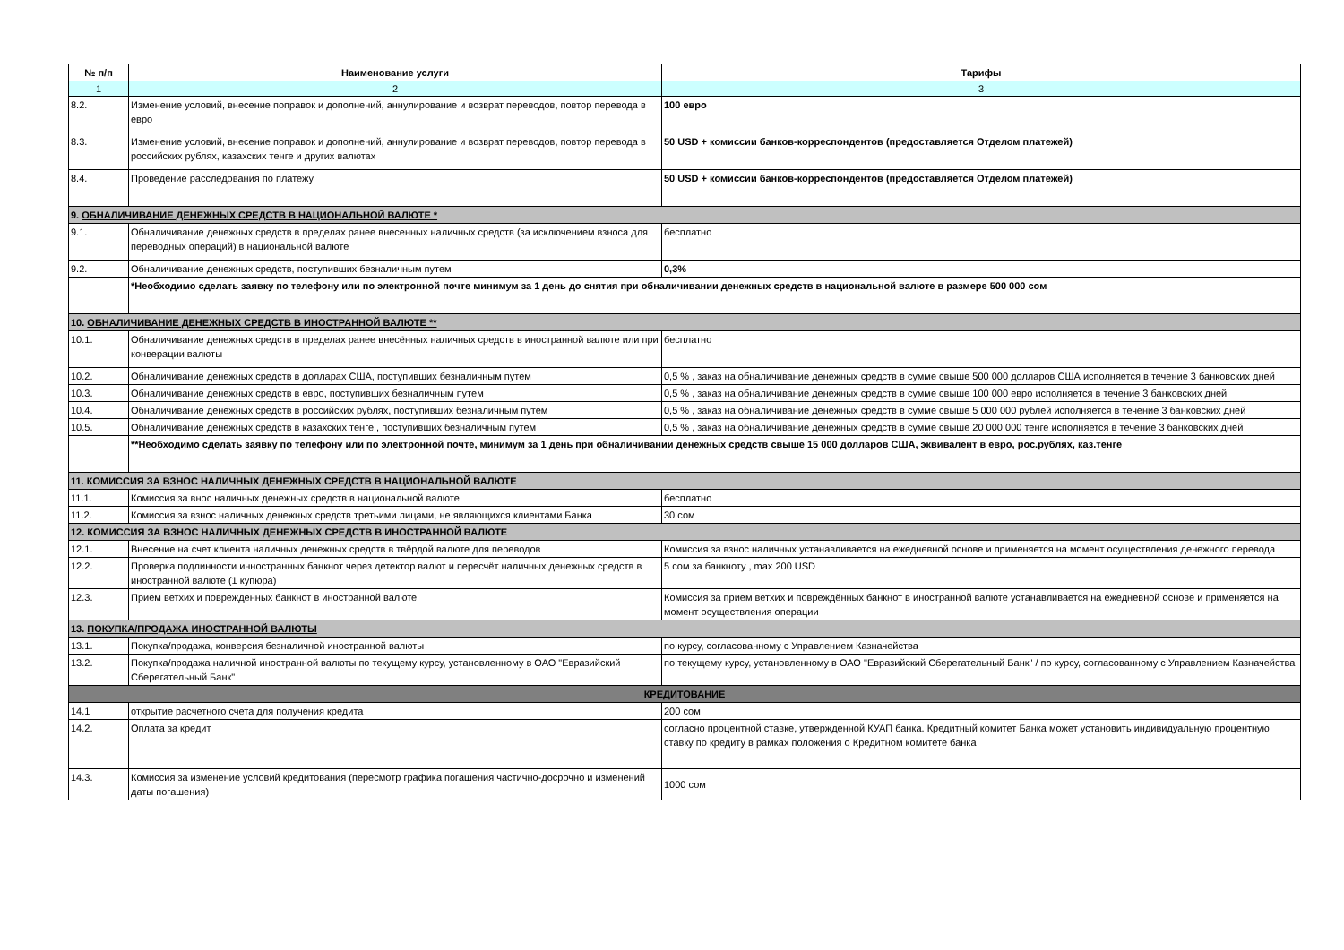| № п/п | Наименование услуги | Тарифы |
| --- | --- | --- |
| 1 | 2 | 3 |
| 8.2. | Изменение условий, внесение поправок и дополнений, аннулирование и возврат переводов, повтор перевода в евро | 100 евро |
| 8.3. | Изменение условий, внесение поправок и дополнений, аннулирование и возврат переводов, повтор перевода в российских рублях, казахских тенге и других валютах | 50 USD + комиссии банков-корреспондентов (предоставляется Отделом платежей) |
| 8.4. | Проведение расследования по платежу | 50 USD + комиссии банков-корреспондентов (предоставляется Отделом платежей) |
| 9. ОБНАЛИЧИВАНИЕ ДЕНЕЖНЫХ СРЕДСТВ В НАЦИОНАЛЬНОЙ ВАЛЮТЕ * | | |
| 9.1. | Обналичивание денежных средств в пределах ранее внесенных наличных средств (за исключением взноса для переводных операций) в национальной валюте | бесплатно |
| 9.2. | Обналичивание денежных средств, поступивших безналичным путем | 0,3% |
| | *Необходимо сделать заявку по телефону или по электронной почте минимум за 1 день до снятия при обналичивании денежных средств в национальной валюте в размере 500 000 сом | |
| 10. ОБНАЛИЧИВАНИЕ ДЕНЕЖНЫХ СРЕДСТВ В ИНОСТРАННОЙ ВАЛЮТЕ ** | | |
| 10.1. | Обналичивание денежных средств в пределах ранее внесённых наличных средств в иностранной валюте или при конверации валюты | бесплатно |
| 10.2. | Обналичивание денежных средств в долларах США, поступивших безналичным путем | 0,5 % , заказ на обналичивание денежных средств в сумме свыше 500 000 долларов США исполняется в течение 3 банковских дней |
| 10.3. | Обналичивание денежных средств в евро, поступивших безналичным путем | 0,5 % , заказ на обналичивание денежных средств в сумме свыше 100 000 евро исполняется в течение 3 банковских дней |
| 10.4. | Обналичивание денежных средств в российских рублях, поступивших безналичным путем | 0,5 % , заказ на обналичивание денежных средств в сумме свыше 5 000 000 рублей исполняется в течение 3 банковских дней |
| 10.5. | Обналичивание денежных средств в казахских тенге , поступивших безналичным путем | 0,5 % , заказ на обналичивание денежных средств в сумме свыше 20 000 000 тенге исполняется в течение 3 банковских дней |
| | **Необходимо сделать заявку по телефону или по электронной почте, минимум за 1 день при обналичивании денежных средств свыше 15 000 долларов США, эквивалент в евро, рос.рублях, каз.тенге | |
| 11. КОМИССИЯ ЗА ВЗНОС НАЛИЧНЫХ ДЕНЕЖНЫХ СРЕДСТВ В НАЦИОНАЛЬНОЙ ВАЛЮТЕ | | |
| 11.1. | Комиссия за внос наличных денежных средств в национальной валюте | бесплатно |
| 11.2. | Комиссия за взнос наличных денежных средств третьими лицами, не являющихся клиентами Банка | 30 сом |
| 12. КОМИССИЯ ЗА ВЗНОС НАЛИЧНЫХ ДЕНЕЖНЫХ СРЕДСТВ В ИНОСТРАННОЙ ВАЛЮТЕ | | |
| 12.1. | Внесение на счет клиента наличных денежных средств в твёрдой валюте для переводов | Комиссия за взнос наличных устанавливается на ежедневной основе и применяется на момент осуществления денежного перевода |
| 12.2. | Проверка подлинности инностранных банкнот через детектор валют и пересчёт наличных денежных средств в иностранной валюте (1 купюра) | 5 сом за банкноту , max 200 USD |
| 12.3. | Прием ветхих и поврежденных банкнот в иностранной валюте | Комиссия за прием ветхих и повреждённых банкнот в иностранной валюте устанавливается на ежедневной основе и применяется на момент осуществления операции |
| 13. ПОКУПКА/ПРОДАЖА ИНОСТРАННОЙ ВАЛЮТЫ | | |
| 13.1. | Покупка/продажа, конверсия безналичной иностранной валюты | по курсу, согласованному с Управлением Казначейства |
| 13.2. | Покупка/продажа наличной иностранной валюты по текущему курсу, установленному в ОАО "Евразийский Сберегательный Банк" | по текущему курсу, установленному в ОАО "Евразийский Сберегательный Банк" / по курсу, согласованному с Управлением Казначейства |
| КРЕДИТОВАНИЕ | | |
| 14.1 | открытие расчетного счета для получения кредита | 200 сом |
| 14.2. | Оплата за кредит | согласно процентной ставке, утвержденной КУАП банка. Кредитный комитет Банка может установить индивидуальную процентную ставку по кредиту в рамках положения о Кредитном комитете банка |
| 14.3. | Комиссия за изменение условий кредитования (пересмотр графика погашения частично-досрочно и изменений даты погашения) | 1000 сом |